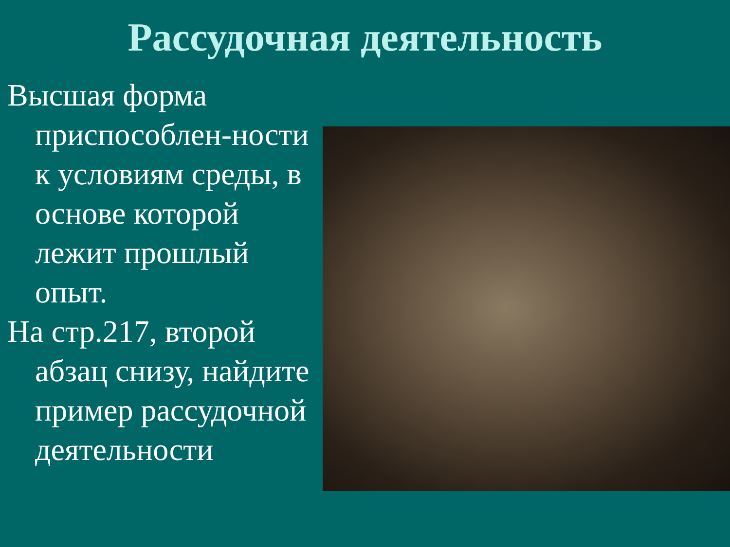Рассудочная деятельность
Высшая форма приспособлен-ности к условиям среды, в основе которой лежит прошлый опыт.
На стр.217, второй абзац снизу, найдите пример рассудочной деятельности